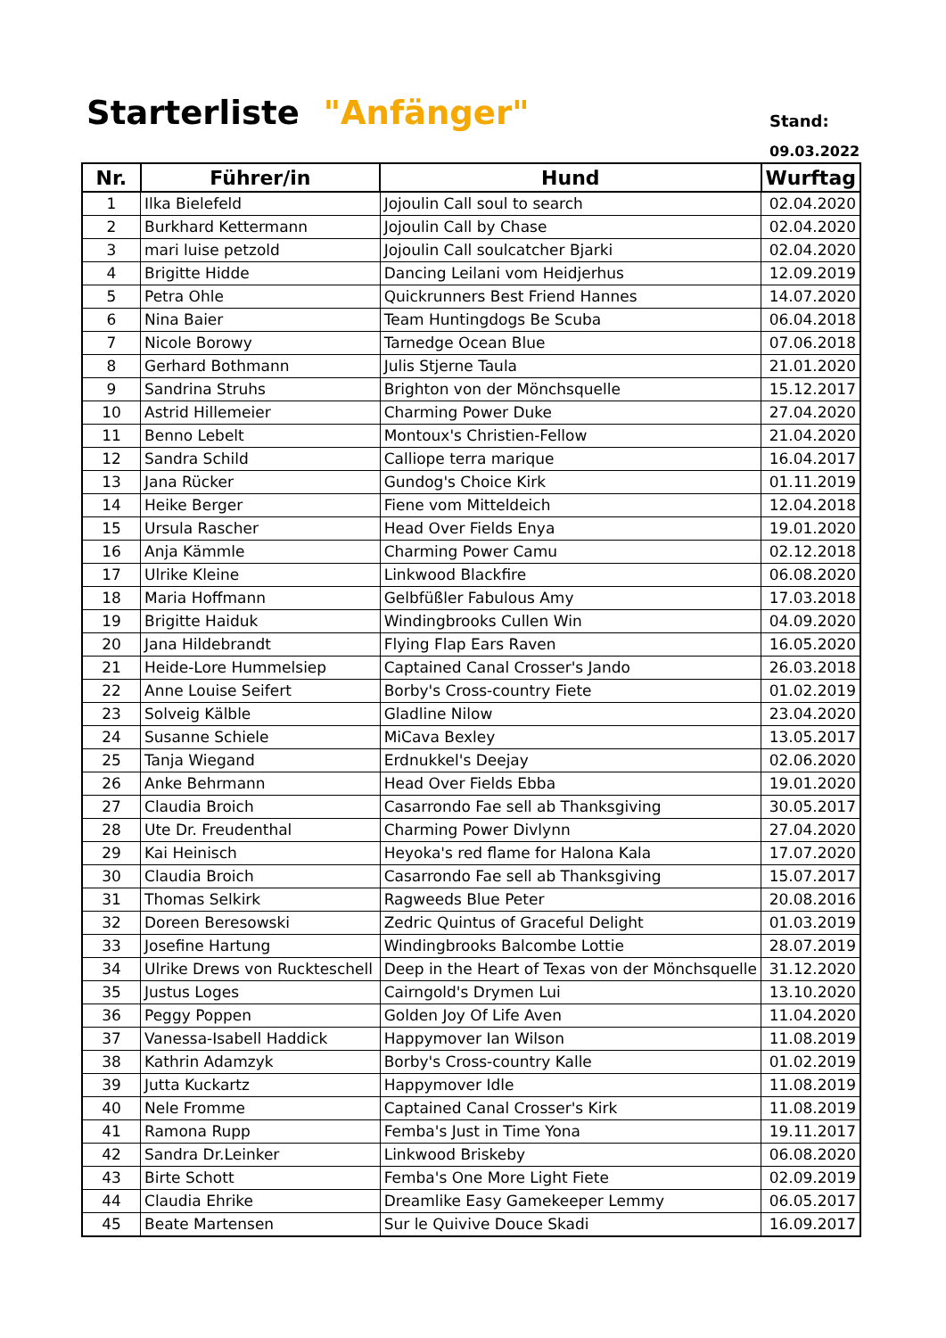Starterliste "Anfänger" Stand:
09.03.2022
| Nr. | Führer/in | Hund | Wurftag |
| --- | --- | --- | --- |
| 1 | Ilka Bielefeld | Jojoulin Call soul to search | 02.04.2020 |
| 2 | Burkhard Kettermann | Jojoulin Call by Chase | 02.04.2020 |
| 3 | mari luise petzold | Jojoulin Call soulcatcher Bjarki | 02.04.2020 |
| 4 | Brigitte Hidde | Dancing Leilani vom Heidjerhus | 12.09.2019 |
| 5 | Petra Ohle | Quickrunners Best Friend Hannes | 14.07.2020 |
| 6 | Nina Baier | Team Huntingdogs Be Scuba | 06.04.2018 |
| 7 | Nicole Borowy | Tarnedge Ocean Blue | 07.06.2018 |
| 8 | Gerhard Bothmann | Julis Stjerne Taula | 21.01.2020 |
| 9 | Sandrina Struhs | Brighton von der Mönchsquelle | 15.12.2017 |
| 10 | Astrid Hillemeier | Charming Power Duke | 27.04.2020 |
| 11 | Benno Lebelt | Montoux's Christien-Fellow | 21.04.2020 |
| 12 | Sandra Schild | Calliope terra marique | 16.04.2017 |
| 13 | Jana Rücker | Gundog's Choice Kirk | 01.11.2019 |
| 14 | Heike Berger | Fiene vom Mitteldeich | 12.04.2018 |
| 15 | Ursula Rascher | Head Over Fields Enya | 19.01.2020 |
| 16 | Anja Kämmle | Charming Power Camu | 02.12.2018 |
| 17 | Ulrike Kleine | Linkwood Blackfire | 06.08.2020 |
| 18 | Maria Hoffmann | Gelbfüßler Fabulous Amy | 17.03.2018 |
| 19 | Brigitte Haiduk | Windingbrooks Cullen Win | 04.09.2020 |
| 20 | Jana Hildebrandt | Flying Flap Ears Raven | 16.05.2020 |
| 21 | Heide-Lore Hummelsiep | Captained Canal Crosser's Jando | 26.03.2018 |
| 22 | Anne Louise Seifert | Borby's Cross-country Fiete | 01.02.2019 |
| 23 | Solveig Kälble | Gladline Nilow | 23.04.2020 |
| 24 | Susanne Schiele | MiCava Bexley | 13.05.2017 |
| 25 | Tanja Wiegand | Erdnukkel's Deejay | 02.06.2020 |
| 26 | Anke Behrmann | Head Over Fields Ebba | 19.01.2020 |
| 27 | Claudia Broich | Casarrondo Fae sell ab Thanksgiving | 30.05.2017 |
| 28 | Ute Dr. Freudenthal | Charming Power Divlynn | 27.04.2020 |
| 29 | Kai Heinisch | Heyoka's red flame for Halona Kala | 17.07.2020 |
| 30 | Claudia Broich | Casarrondo Fae sell ab Thanksgiving | 15.07.2017 |
| 31 | Thomas Selkirk | Ragweeds Blue Peter | 20.08.2016 |
| 32 | Doreen Beresowski | Zedric Quintus of Graceful Delight | 01.03.2019 |
| 33 | Josefine Hartung | Windingbrooks Balcombe Lottie | 28.07.2019 |
| 34 | Ulrike Drews von Ruckteschell | Deep in the Heart of Texas von der Mönchsquelle | 31.12.2020 |
| 35 | Justus Loges | Cairngold's Drymen Lui | 13.10.2020 |
| 36 | Peggy Poppen | Golden Joy Of Life Aven | 11.04.2020 |
| 37 | Vanessa-Isabell Haddick | Happymover Ian Wilson | 11.08.2019 |
| 38 | Kathrin Adamzyk | Borby's Cross-country Kalle | 01.02.2019 |
| 39 | Jutta Kuckartz | Happymover Idle | 11.08.2019 |
| 40 | Nele Fromme | Captained Canal Crosser's Kirk | 11.08.2019 |
| 41 | Ramona Rupp | Femba's Just in Time Yona | 19.11.2017 |
| 42 | Sandra Dr.Leinker | Linkwood Briskeby | 06.08.2020 |
| 43 | Birte Schott | Femba's One More Light Fiete | 02.09.2019 |
| 44 | Claudia Ehrike | Dreamlike Easy Gamekeeper Lemmy | 06.05.2017 |
| 45 | Beate Martensen | Sur le Quivive Douce Skadi | 16.09.2017 |